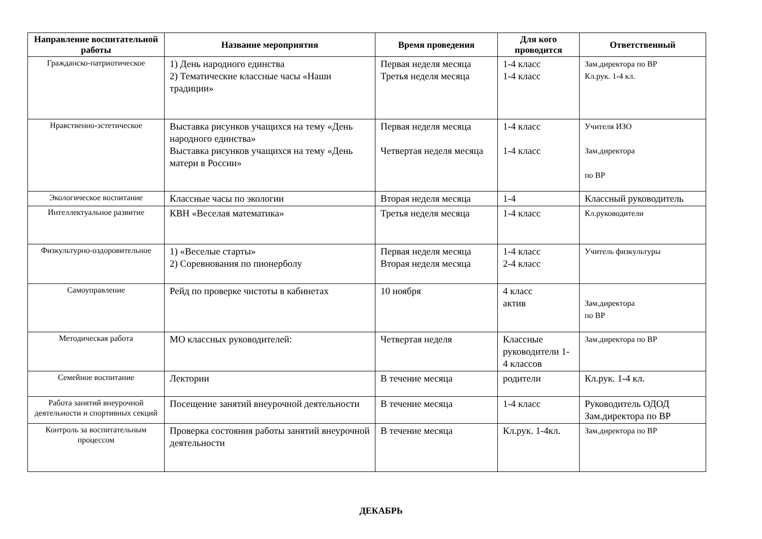| Направление воспитательной работы | Название мероприятия | Время проведения | Для кого проводится | Ответственный |
| --- | --- | --- | --- | --- |
| Гражданско-патриотическое | 1) День народного единства 2) Тематические классные часы «Наши традиции» | Первая неделя месяца Третья неделя месяца | 1-4 класс 1-4 класс | Зам.директора по ВР Кл.рук. 1-4 кл. |
| Нравственно-эстетическое | Выставка рисунков учащихся на тему «День народного единства» Выставка рисунков учащихся на тему «День матери в России» | Первая неделя месяца Четвертая неделя месяца | 1-4 класс 1-4 класс | Учителя ИЗО Зам.директора по ВР |
| Экологическое воспитание | Классные часы по экологии | Вторая неделя месяца | 1-4 | Классный руководитель |
| Интеллектуальное развитие | КВН «Веселая математика» | Третья неделя месяца | 1-4 класс | Кл.руководители |
| Физкультурно-оздоровительное | 1) «Веселые старты» 2) Соревнования по пионерболу | Первая неделя месяца Вторая неделя месяца | 1-4 класс 2-4 класс | Учитель физкультуры |
| Самоуправление | Рейд по проверке чистоты в кабинетах | 10 ноября | 4 класс актив | Зам.директора по ВР |
| Методическая работа | МО классных руководителей: | Четвертая неделя | Классные руководители 1-4 классов | Зам.директора по ВР |
| Семейное воспитание | Лектории | В течение месяца | родители | Кл.рук. 1-4 кл. |
| Работа занятий внеурочной деятельности и спортивных секций | Посещение занятий внеурочной деятельности | В течение месяца | 1-4 класс | Руководитель ОДОД Зам.директора по ВР |
| Контроль за воспитательным процессом | Проверка состояния работы занятий внеурочной деятельности | В течение месяца | Кл.рук. 1-4кл. | Зам.директора по ВР |
ДЕКАБРЬ